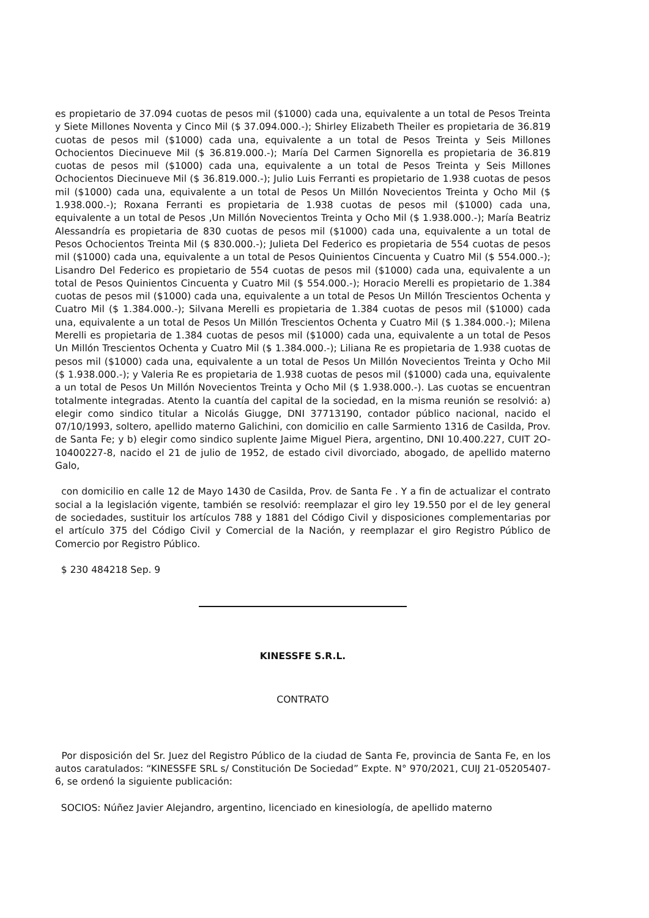es propietario de 37.094 cuotas de pesos mil ($1000) cada una, equivalente a un total de Pesos Treinta y Siete Millones Noventa y Cinco Mil ($ 37.094.000.-); Shirley Elizabeth Theiler es propietaria de 36.819 cuotas de pesos mil ($1000) cada una, equivalente a un total de Pesos Treinta y Seis Millones Ochocientos Diecinueve Mil ($ 36.819.000.-); María Del Carmen Signorella es propietaria de 36.819 cuotas de pesos mil ($1000) cada una, equivalente a un total de Pesos Treinta y Seis Millones Ochocientos Diecinueve Mil ($ 36.819.000.-); Julio Luis Ferranti es propietario de 1.938 cuotas de pesos mil ($1000) cada una, equivalente a un total de Pesos Un Millón Novecientos Treinta y Ocho Mil ($ 1.938.000.-); Roxana Ferranti es propietaria de 1.938 cuotas de pesos mil ($1000) cada una, equivalente a un total de Pesos ,Un Millón Novecientos Treinta y Ocho Mil ($ 1.938.000.-); María Beatriz Alessandría es propietaria de 830 cuotas de pesos mil ($1000) cada una, equivalente a un total de Pesos Ochocientos Treinta Mil ($ 830.000.-); Julieta Del Federico es propietaria de 554 cuotas de pesos mil ($1000) cada una, equivalente a un total de Pesos Quinientos Cincuenta y Cuatro Mil ($ 554.000.-); Lisandro Del Federico es propietario de 554 cuotas de pesos mil ($1000) cada una, equivalente a un total de Pesos Quinientos Cincuenta y Cuatro Mil ($ 554.000.-); Horacio Merelli es propietario de 1.384 cuotas de pesos mil ($1000) cada una, equivalente a un total de Pesos Un Millón Trescientos Ochenta y Cuatro Mil ($ 1.384.000.-); Silvana Merelli es propietaria de 1.384 cuotas de pesos mil ($1000) cada una, equivalente a un total de Pesos Un Millón Trescientos Ochenta y Cuatro Mil ($ 1.384.000.-); Milena Merelli es propietaria de 1.384 cuotas de pesos mil ($1000) cada una, equivalente a un total de Pesos Un Millón Trescientos Ochenta y Cuatro Mil ($ 1.384.000.-); Liliana Re es propietaria de 1.938 cuotas de pesos mil ($1000) cada una, equivalente a un total de Pesos Un Millón Novecientos Treinta y Ocho Mil ($ 1.938.000.-); y Valeria Re es propietaria de 1.938 cuotas de pesos mil ($1000) cada una, equivalente a un total de Pesos Un Millón Novecientos Treinta y Ocho Mil ($ 1.938.000.-). Las cuotas se encuentran totalmente integradas. Atento la cuantía del capital de la sociedad, en la misma reunión se resolvió: a) elegir como sindico titular a Nicolás Giugge, DNI 37713190, contador público nacional, nacido el 07/10/1993, soltero, apellido materno Galichini, con domicilio en calle Sarmiento 1316 de Casilda, Prov. de Santa Fe; y b) elegir como sindico suplente Jaime Miguel Piera, argentino, DNI 10.400.227, CUIT 2O-10400227-8, nacido el 21 de julio de 1952, de estado civil divorciado, abogado, de apellido materno Galo,
con domicilio en calle 12 de Mayo 1430 de Casilda, Prov. de Santa Fe . Y a fin de actualizar el contrato social a la legislación vigente, también se resolvió: reemplazar el giro ley 19.550 por el de ley general de sociedades, sustituir los artículos 788 y 1881 del Código Civil y disposiciones complementarias por el artículo 375 del Código Civil y Comercial de la Nación, y reemplazar el giro Registro Público de Comercio por Registro Público.
$ 230 484218 Sep. 9
KINESSFE S.R.L.
CONTRATO
Por disposición del Sr. Juez del Registro Público de la ciudad de Santa Fe, provincia de Santa Fe, en los autos caratulados: “KINESSFE SRL s/ Constitución De Sociedad” Expte. N° 970/2021, CUIJ 21-05205407-6, se ordenó la siguiente publicación:
SOCIOS: Núñez Javier Alejandro, argentino, licenciado en kinesiología, de apellido materno